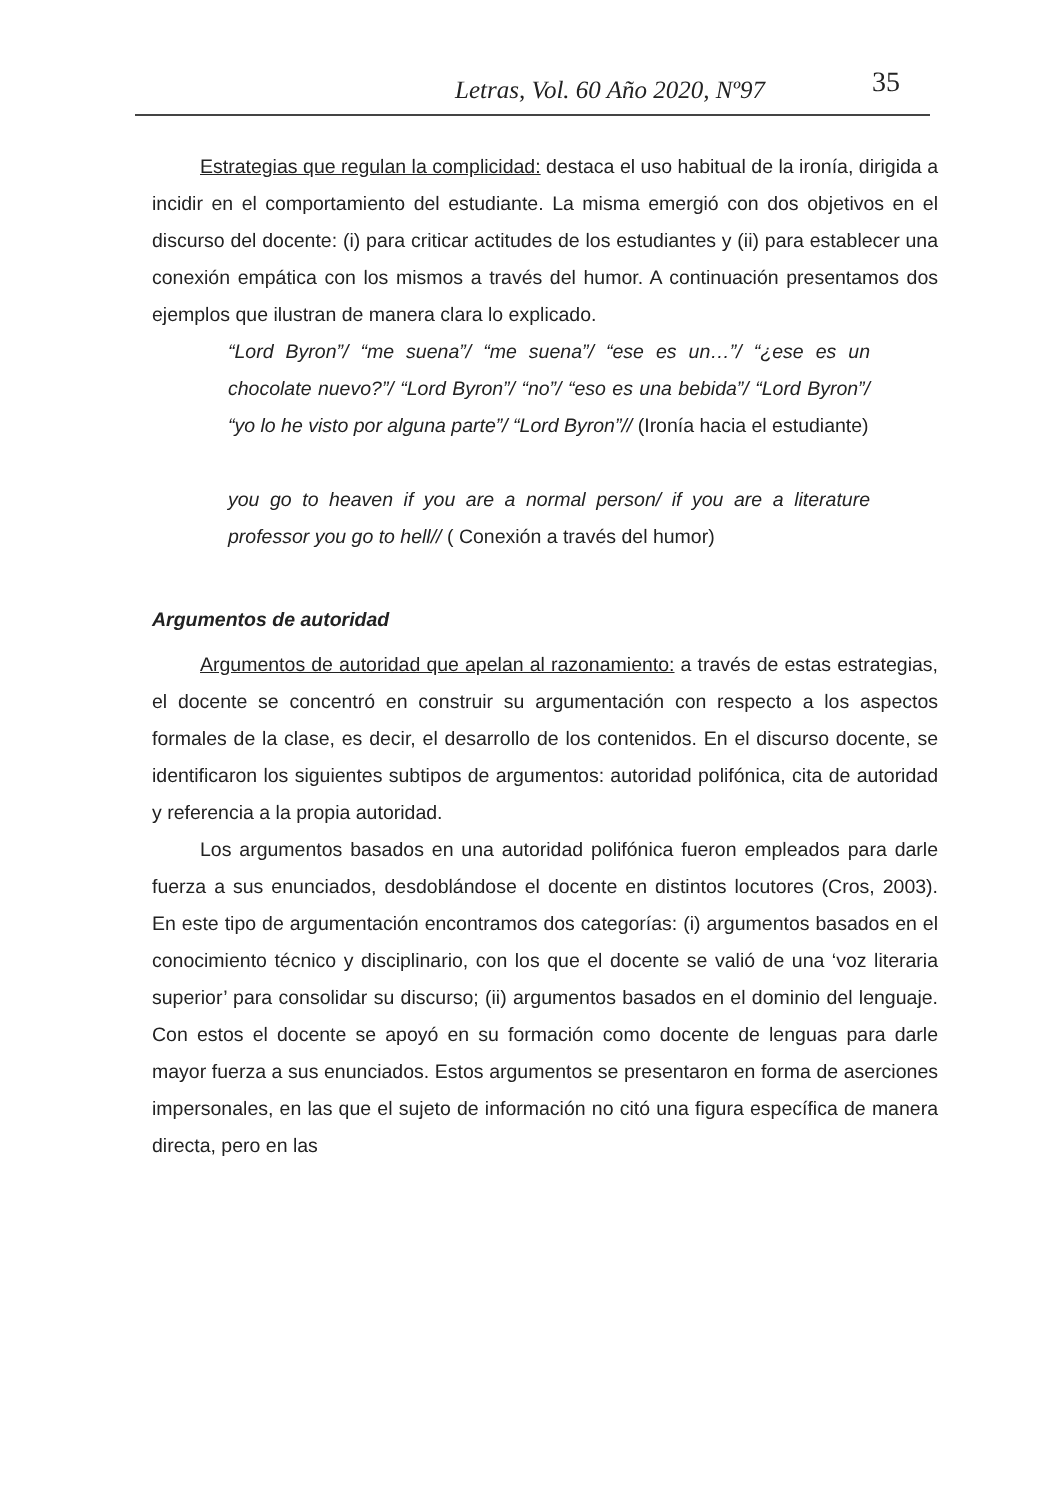Letras, Vol. 60 Año 2020, Nº97 35
Estrategias que regulan la complicidad: destaca el uso habitual de la ironía, dirigida a incidir en el comportamiento del estudiante. La misma emergió con dos objetivos en el discurso del docente: (i) para criticar actitudes de los estudiantes y (ii) para establecer una conexión empática con los mismos a través del humor. A continuación presentamos dos ejemplos que ilustran de manera clara lo explicado.
“Lord Byron”/ “me suena”/ “me suena”/ “ese es un…”/ “¿ese es un chocolate nuevo?”/ “Lord Byron”/ “no”/ “eso es una bebida”/ “Lord Byron”/ “yo lo he visto por alguna parte”/ “Lord Byron”// (Ironía hacia el estudiante)
you go to heaven if you are a normal person/ if you are a literature professor you go to hell// ( Conexión a través del humor)
Argumentos de autoridad
Argumentos de autoridad que apelan al razonamiento: a través de estas estrategias, el docente se concentró en construir su argumentación con respecto a los aspectos formales de la clase, es decir, el desarrollo de los contenidos. En el discurso docente, se identificaron los siguientes subtipos de argumentos: autoridad polifónica, cita de autoridad y referencia a la propia autoridad.
Los argumentos basados en una autoridad polifónica fueron empleados para darle fuerza a sus enunciados, desdoblándose el docente en distintos locutores (Cros, 2003). En este tipo de argumentación encontramos dos categorías: (i) argumentos basados en el conocimiento técnico y disciplinario, con los que el docente se valió de una ‘voz literaria superior’ para consolidar su discurso; (ii) argumentos basados en el dominio del lenguaje. Con estos el docente se apoyó en su formación como docente de lenguas para darle mayor fuerza a sus enunciados. Estos argumentos se presentaron en forma de aserciones impersonales, en las que el sujeto de información no citó una figura específica de manera directa, pero en las